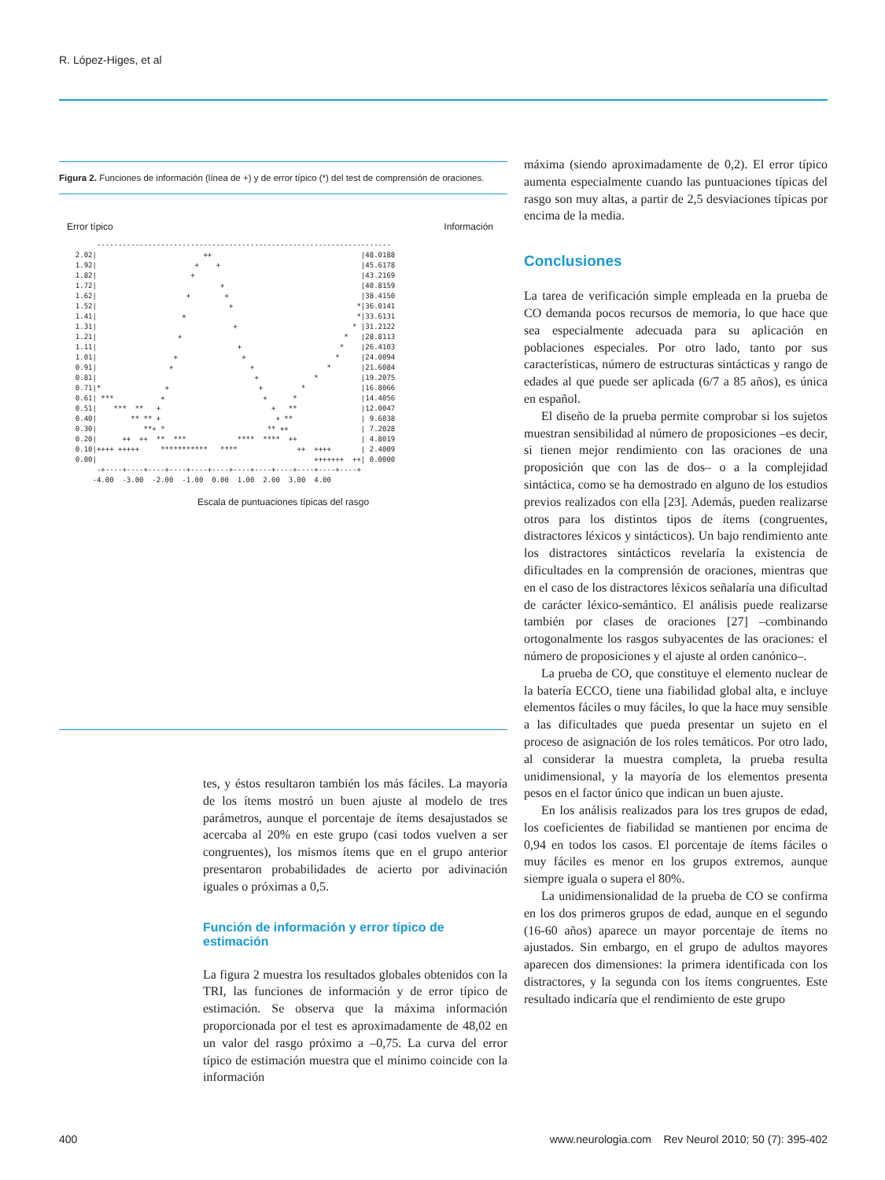R. López-Higes, et al
Figura 2. Funciones de información (línea de +) y de error típico (*) del test de comprensión de oraciones.
Error típico Información
       ---------------------------------------------------------------------
  2.02|                         ++                                   |48.0188
  1.92|                       +    +                                 |45.6178
  1.82|                      +                                       |43.2169
  1.72|                             +                                |40.8159
  1.62|                     +        +                               |38.4150
  1.52|                               +                             *|36.0141
  1.41|                    +                                        *|33.6131
  1.31|                                +                           * |31.2122
  1.21|                   +                                      *   |28.8113
  1.11|                                 +                       *    |26.4103
  1.01|                  +               +                     *     |24.0094
  0.91|                 +                  +                 *       |21.6084
  0.81|                                     +             *          |19.2075
  0.71|*               +                     +         *             |16.8066
  0.61| ***           +                       +      *               |14.4056
  0.51|    ***  **   +                          +   **               |12.0047
  0.40|        ** ** +                           + **                | 9.6038
  0.30|           **+ *                        ** ++                 | 7.2028
  0.20|      ++  ++  **  ***            ****  ****  ++               | 4.8019
  0.10|++++ +++++     ***********   ****              ++  ++++       | 2.4009
  0.00|                                                   +++++++  ++| 0.0000
       -+----+----+----+----+----+----+----+----+----+----+----+----+
      -4.00  -3.00  -2.00  -1.00  0.00  1.00  2.00  3.00  4.00
Escala de puntuaciones típicas del rasgo
tes, y éstos resultaron también los más fáciles. La mayoría de los ítems mostró un buen ajuste al modelo de tres parámetros, aunque el porcentaje de ítems desajustados se acercaba al 20% en este grupo (casi todos vuelven a ser congruentes), los mismos ítems que en el grupo anterior presentaron probabilidades de acierto por adivinación iguales o próximas a 0,5.
Función de información y error típico de estimación
La figura 2 muestra los resultados globales obtenidos con la TRI, las funciones de información y de error típico de estimación. Se observa que la máxima información proporcionada por el test es aproximadamente de 48,02 en un valor del rasgo próximo a –0,75. La curva del error típico de estimación muestra que el mínimo coincide con la información
máxima (siendo aproximadamente de 0,2). El error típico aumenta especialmente cuando las puntuaciones típicas del rasgo son muy altas, a partir de 2,5 desviaciones típicas por encima de la media.
Conclusiones
La tarea de verificación simple empleada en la prueba de CO demanda pocos recursos de memoria, lo que hace que sea especialmente adecuada para su aplicación en poblaciones especiales. Por otro lado, tanto por sus características, número de estructuras sintácticas y rango de edades al que puede ser aplicada (6/7 a 85 años), es única en español.
El diseño de la prueba permite comprobar si los sujetos muestran sensibilidad al número de proposiciones –es decir, si tienen mejor rendimiento con las oraciones de una proposición que con las de dos– o a la complejidad sintáctica, como se ha demostrado en alguno de los estudios previos realizados con ella [23]. Además, pueden realizarse otros para los distintos tipos de ítems (congruentes, distractores léxicos y sintácticos). Un bajo rendimiento ante los distractores sintácticos revelaría la existencia de dificultades en la comprensión de oraciones, mientras que en el caso de los distractores léxicos señalaría una dificultad de carácter léxico-semántico. El análisis puede realizarse también por clases de oraciones [27] –combinando ortogonalmente los rasgos subyacentes de las oraciones: el número de proposiciones y el ajuste al orden canónico–.
La prueba de CO, que constituye el elemento nuclear de la batería ECCO, tiene una fiabilidad global alta, e incluye elementos fáciles o muy fáciles, lo que la hace muy sensible a las dificultades que pueda presentar un sujeto en el proceso de asignación de los roles temáticos. Por otro lado, al considerar la muestra completa, la prueba resulta unidimensional, y la mayoría de los elementos presenta pesos en el factor único que indican un buen ajuste.
En los análisis realizados para los tres grupos de edad, los coeficientes de fiabilidad se mantienen por encima de 0,94 en todos los casos. El porcentaje de ítems fáciles o muy fáciles es menor en los grupos extremos, aunque siempre iguala o supera el 80%.
La unidimensionalidad de la prueba de CO se confirma en los dos primeros grupos de edad, aunque en el segundo (16-60 años) aparece un mayor porcentaje de ítems no ajustados. Sin embargo, en el grupo de adultos mayores aparecen dos dimensiones: la primera identificada con los distractores, y la segunda con los ítems congruentes. Este resultado indicaría que el rendimiento de este grupo
400 www.neurologia.com Rev Neurol 2010; 50 (7): 395-402